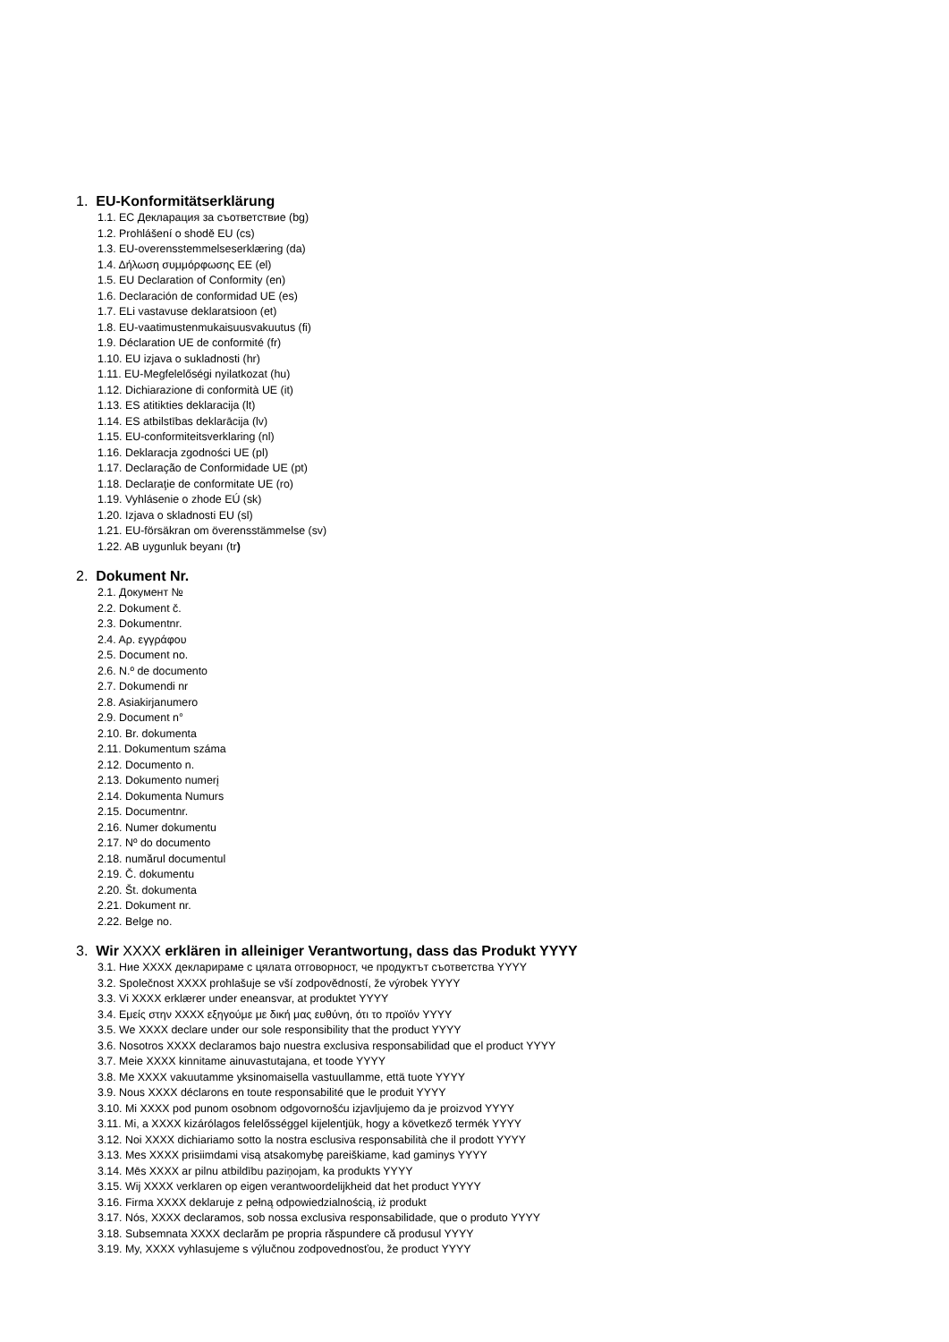1. EU-Konformitätserklärung
1.1. EC Декларация за съответствие (bg)
1.2. Prohlášení o shodě EU (cs)
1.3. EU-overensstemmelseserklæring (da)
1.4. Δήλωση συμμόρφωσης ΕΕ (el)
1.5. EU Declaration of Conformity (en)
1.6. Declaración de conformidad UE (es)
1.7. ELi vastavuse deklaratsioon (et)
1.8. EU-vaatimustenmukaisuusvakuutus (fi)
1.9. Déclaration UE de conformité (fr)
1.10. EU izjava o sukladnosti (hr)
1.11. EU-Megfelelőségi nyilatkozat (hu)
1.12. Dichiarazione di conformità UE (it)
1.13. ES atitikties deklaracija (lt)
1.14. ES atbilstības deklarācija (lv)
1.15. EU-conformiteitsverklaring (nl)
1.16. Deklaracja zgodności UE (pl)
1.17. Declaração de Conformidade UE (pt)
1.18. Declaraţie de conformitate UE (ro)
1.19. Vyhlásenie o zhode EÚ (sk)
1.20. Izjava o skladnosti EU (sl)
1.21. EU-försäkran om överensstämmelse (sv)
1.22. AB uygunluk beyanı (tr)
2. Dokument Nr.
2.1. Документ №
2.2. Dokument č.
2.3. Dokumentnr.
2.4. Αρ. εγγράφου
2.5. Document no.
2.6. N.º de documento
2.7. Dokumendi nr
2.8. Asiakirjanumero
2.9. Document n°
2.10. Br. dokumenta
2.11. Dokumentum száma
2.12. Documento n.
2.13. Dokumento numerį
2.14. Dokumenta Numurs
2.15. Documentnr.
2.16. Numer dokumentu
2.17. Nº do documento
2.18. numărul documentul
2.19. Č. dokumentu
2.20. Št. dokumenta
2.21. Dokument nr.
2.22. Belge no.
3. Wir XXXX erklären in alleiniger Verantwortung, dass das Produkt YYYY
3.1. Ние XXXX декларираме с цялата отговорност, че продуктът съответства YYYY
3.2. Společnost XXXX prohlašuje se vší zodpovědností, že výrobek YYYY
3.3. Vi XXXX erklærer under eneansvar, at produktet YYYY
3.4. Εμείς στην XXXX εξηγούμε με δική μας ευθύνη, ότι το προϊόν YYYY
3.5. We XXXX declare under our sole responsibility that the product YYYY
3.6. Nosotros XXXX declaramos bajo nuestra exclusiva responsabilidad que el product YYYY
3.7. Meie XXXX kinnitame ainuvastutajana, et toode YYYY
3.8. Me XXXX vakuutamme yksinomaisella vastuullamme, että tuote YYYY
3.9. Nous XXXX déclarons en toute responsabilité que le produit YYYY
3.10. Mi XXXX pod punom osobnom odgovornošću izjavljujemo da je proizvod YYYY
3.11. Mi, a XXXX kizárólagos felelősséggel kijelentjük, hogy a következő termék YYYY
3.12. Noi XXXX dichiariamo sotto la nostra esclusiva responsabilità che il prodott YYYY
3.13. Mes XXXX prisiimdami visą atsakomybę pareiškiame, kad gaminys YYYY
3.14. Mēs XXXX ar pilnu atbildību paziņojam, ka produkts YYYY
3.15. Wij XXXX verklaren op eigen verantwoordelijkheid dat het product YYYY
3.16. Firma XXXX deklaruje z pełną odpowiedzialnością, iż produkt
3.17. Nós, XXXX declaramos, sob nossa exclusiva responsabilidade, que o produto YYYY
3.18. Subsemnata XXXX declarăm pe propria răspundere că produsul YYYY
3.19. My, XXXX vyhlasujeme s výlučnou zodpovednosťou, že product YYYY